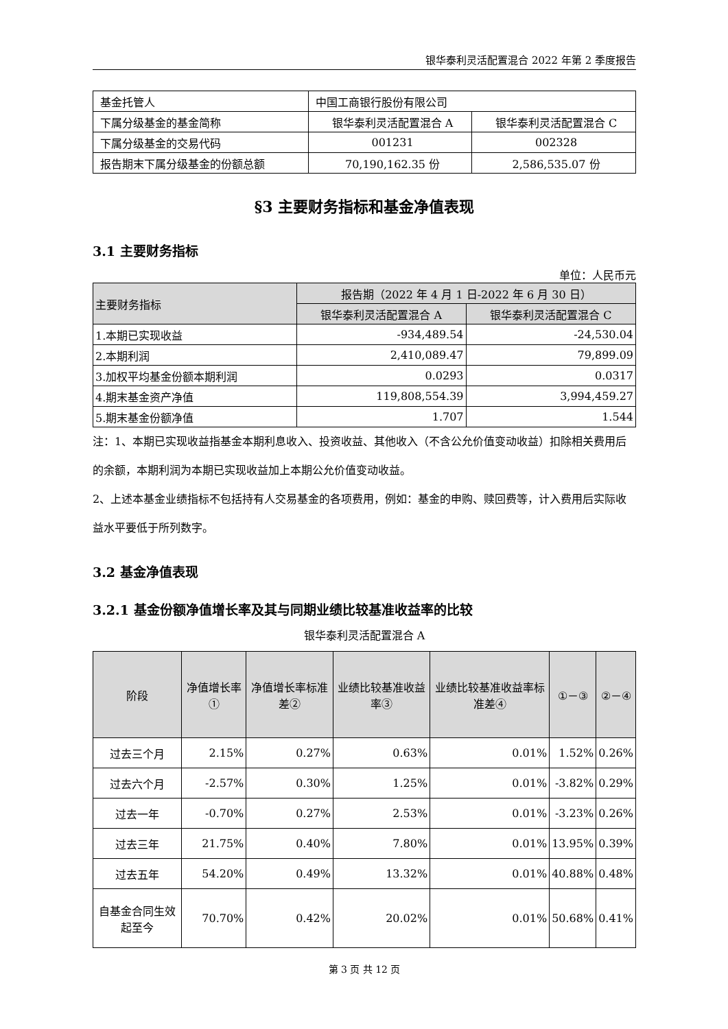银华泰利灵活配置混合 2022 年第 2 季度报告
| 基金托管人 | 中国工商银行股份有限公司 | |
| 下属分级基金的基金简称 | 银华泰利灵活配置混合 A | 银华泰利灵活配置混合 C |
| 下属分级基金的交易代码 | 001231 | 002328 |
| 报告期末下属分级基金的份额总额 | 70,190,162.35 份 | 2,586,535.07 份 |
§3 主要财务指标和基金净值表现
3.1 主要财务指标
单位：人民币元
| 主要财务指标 | 报告期（2022 年 4 月 1 日-2022 年 6 月 30 日） | |
| | 银华泰利灵活配置混合 A | 银华泰利灵活配置混合 C |
| 1.本期已实现收益 | -934,489.54 | -24,530.04 |
| 2.本期利润 | 2,410,089.47 | 79,899.09 |
| 3.加权平均基金份额本期利润 | 0.0293 | 0.0317 |
| 4.期末基金资产净值 | 119,808,554.39 | 3,994,459.27 |
| 5.期末基金份额净值 | 1.707 | 1.544 |
注：1、本期已实现收益指基金本期利息收入、投资收益、其他收入（不含公允价值变动收益）扣除相关费用后的余额，本期利润为本期已实现收益加上本期公允价值变动收益。
2、上述本基金业绩指标不包括持有人交易基金的各项费用，例如：基金的申购、赎回费等，计入费用后实际收益水平要低于所列数字。
3.2 基金净值表现
3.2.1 基金份额净值增长率及其与同期业绩比较基准收益率的比较
银华泰利灵活配置混合 A
| 阶段 | 净值增长率① | 净值增长率标准差② | 业绩比较基准收益率③ | 业绩比较基准收益率标准差④ | ①－③ | ②－④ |
| --- | --- | --- | --- | --- | --- | --- |
| 过去三个月 | 2.15% | 0.27% | 0.63% | 0.01% | 1.52% | 0.26% |
| 过去六个月 | -2.57% | 0.30% | 1.25% | 0.01% | -3.82% | 0.29% |
| 过去一年 | -0.70% | 0.27% | 2.53% | 0.01% | -3.23% | 0.26% |
| 过去三年 | 21.75% | 0.40% | 7.80% | 0.01% | 13.95% | 0.39% |
| 过去五年 | 54.20% | 0.49% | 13.32% | 0.01% | 40.88% | 0.48% |
| 自基金合同生效起至今 | 70.70% | 0.42% | 20.02% | 0.01% | 50.68% | 0.41% |
第 3 页 共 12 页